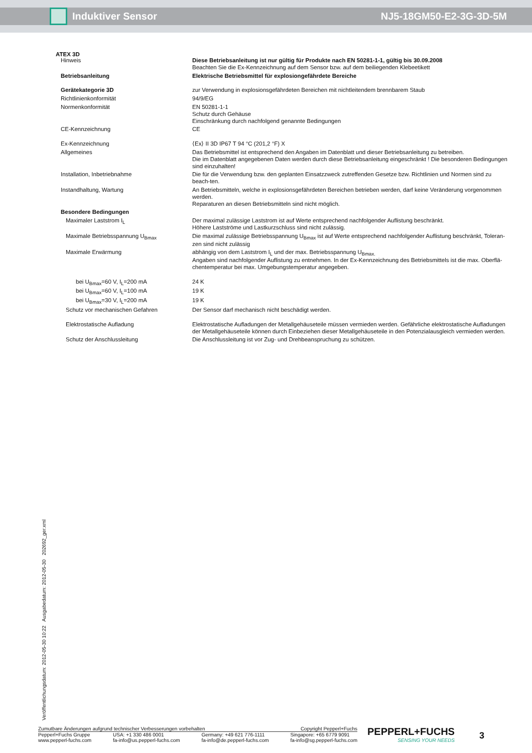Induktiver Sensor NJ5-18GM50-E2-3G-3D-5M
ATEX 3D
| Hinweis | Diese Betriebsanleitung ist nur gültig für Produkte nach EN 50281-1-1, gültig bis 30.09.2008 Beachten Sie die Ex-Kennzeichnung auf dem Sensor bzw. auf dem beiliegenden Klebeetikett |
| Betriebsanleitung | Elektrische Betriebsmittel für explosiongefährdete Bereiche |
| Gerätekategorie 3D | zur Verwendung in explosionsgefährdeten Bereichen mit nichtleitendem brennbarem Staub |
| Richtlinienkonformität | 94/9/EG |
| Normenkonformität | EN 50281-1-1 Schutz durch Gehäuse Einschränkung durch nachfolgend genannte Bedingungen |
| CE-Kennzeichnung | CE |
| Ex-Kennzeichnung | ⟨Ex⟩ II 3D IP67 T 94 °C (201,2 °F) X |
| Allgemeines | Das Betriebsmittel ist entsprechend den Angaben im Datenblatt und dieser Betriebsanleitung zu betreiben. Die im Datenblatt angegebenen Daten werden durch diese Betriebsanleitung eingeschränkt ! Die besonderen Bedingungen sind einzuhalten! |
| Installation, Inbetriebnahme | Die für die Verwendung bzw. den geplanten Einsatzzweck zutreffenden Gesetze bzw. Richtlinien und Normen sind zu beach-ten. |
| Instandhaltung, Wartung | An Betriebsmitteln, welche in explosionsgefährdeten Bereichen betrieben werden, darf keine Veränderung vorgenommen werden. Reparaturen an diesen Betriebsmitteln sind nicht möglich. |
| Besondere Bedingungen | |
| Maximaler Laststrom I<sub>L</sub> | Der maximal zulässige Laststrom ist auf Werte entsprechend nachfolgender Auflistung beschränkt. Höhere Lastströme und Lastkurzschluss sind nicht zulässig. |
| Maximale Betriebsspannung U<sub>Bmax</sub> | Die maximal zulässige Betriebsspannung U<sub>Bmax</sub> ist auf Werte entsprechend nachfolgender Auflistung beschränkt, Toleran-zen sind nicht zulässig |
| Maximale Erwärmung | abhängig von dem Laststrom I<sub>L</sub> und der max. Betriebsspannung U<sub>Bmax.</sub> Angaben sind nachfolgender Auflistung zu entnehmen. In der Ex-Kennzeichnung des Betriebsmittels ist die max. Oberflä-chentemperatur bei max. Umgebungstemperatur angegeben. |
| bei U<sub>Bmax</sub>=60 V, I<sub>L</sub>=200 mA | 24 K |
| bei U<sub>Bmax</sub>=60 V, I<sub>L</sub>=100 mA | 19 K |
| bei U<sub>Bmax</sub>=30 V, I<sub>L</sub>=200 mA | 19 K |
| Schutz vor mechanischen Gefahren | Der Sensor darf mechanisch nicht beschädigt werden. |
| Elektrostatische Aufladung | Elektrostatische Aufladungen der Metallgehäuseteile müssen vermieden werden. Gefährliche elektrostatische Aufladungen der Metallgehäuseteile können durch Einbeziehen dieser Metallgehäuseteile in den Potenzialausgleich vermieden werden. |
| Schutz der Anschlussleitung | Die Anschlussleitung ist vor Zug- und Drehbeanspruchung zu schützen. |
Veröffentlichungsdatum: 2012-05-30 10:22 Ausgabedatum: 2012-05-30 202692_ger.xml
Zumutbare Änderungen aufgrund technischer Verbesserungen vorbehalten Copyright Pepperl+Fuchs
Pepperl+Fuchs Gruppe
www.pepperl-fuchs.com USA: +1 330 486 0001
fa-info@us.pepperl-fuchs.com Germany: +49 621 776-1111
fa-info@de.pepperl-fuchs.com Singapore: +65 6779 9091
fa-info@sg.pepperl-fuchs.com
PEPPERL+FUCHS
SENSING YOUR NEEDS
3